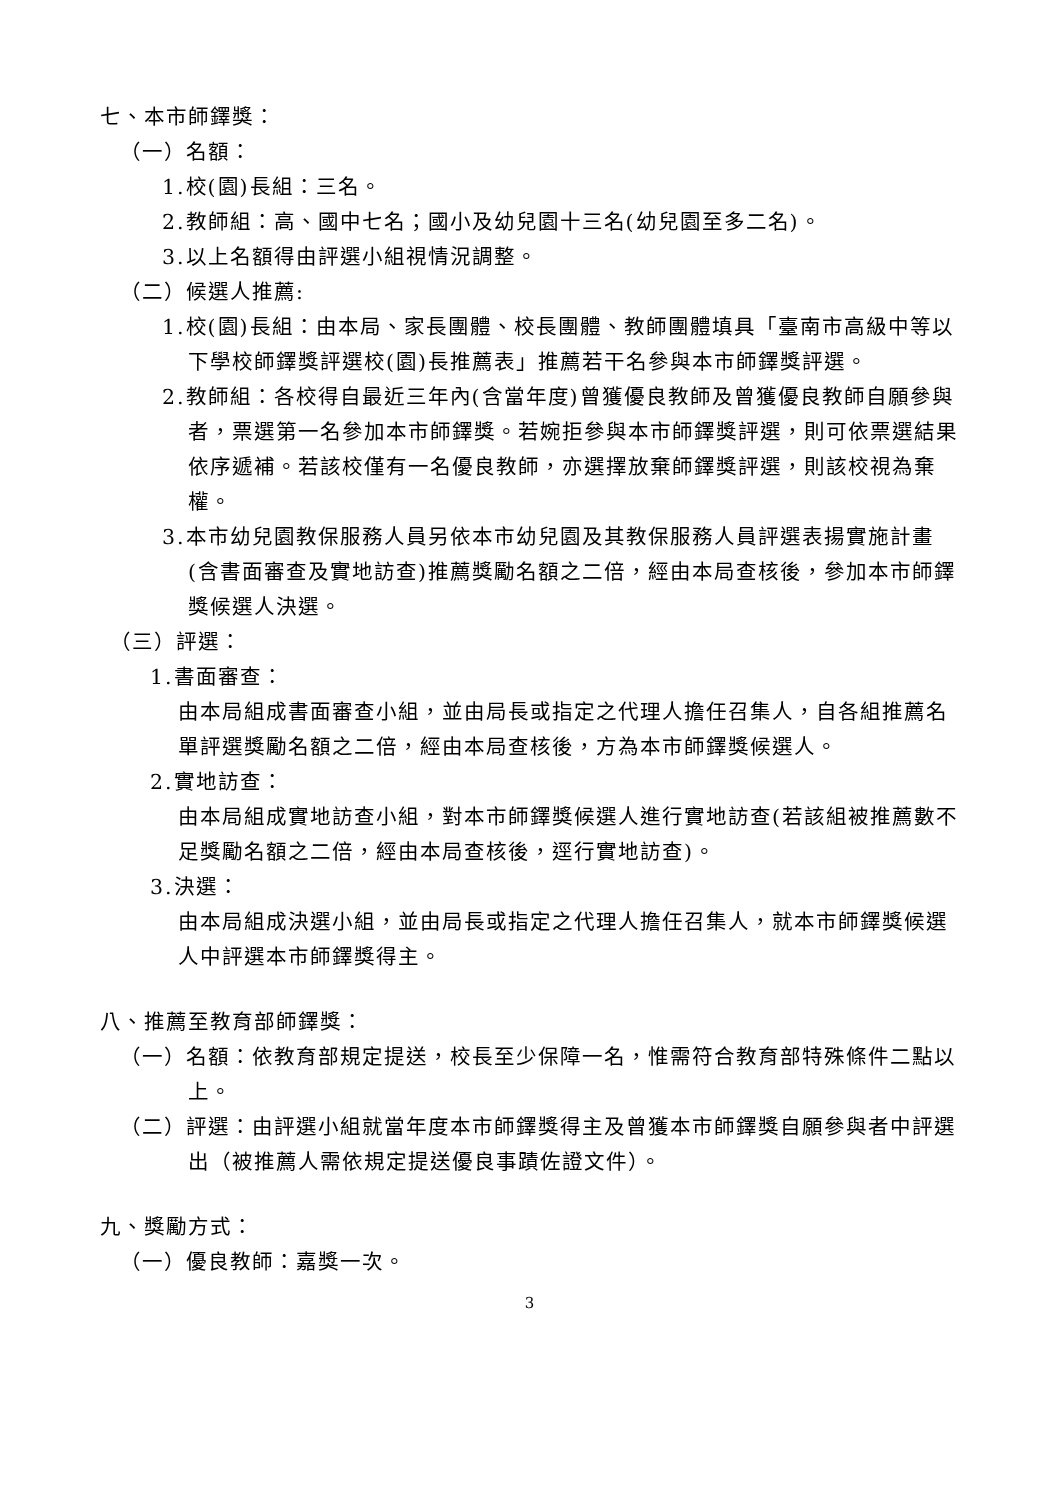七、本市師鐸獎：
（一）名額：
1.校(園)長組：三名。
2.教師組：高、國中七名；國小及幼兒園十三名(幼兒園至多二名)。
3.以上名額得由評選小組視情況調整。
（二）候選人推薦:
1.校(園)長組：由本局、家長團體、校長團體、教師團體填具「臺南市高級中等以下學校師鐸獎評選校(園)長推薦表」推薦若干名參與本市師鐸獎評選。
2.教師組：各校得自最近三年內(含當年度)曾獲優良教師及曾獲優良教師自願參與者，票選第一名參加本市師鐸獎。若婉拒參與本市師鐸獎評選，則可依票選結果依序遞補。若該校僅有一名優良教師，亦選擇放棄師鐸獎評選，則該校視為棄權。
3.本市幼兒園教保服務人員另依本市幼兒園及其教保服務人員評選表揚實施計畫(含書面審查及實地訪查)推薦獎勵名額之二倍，經由本局查核後，參加本市師鐸獎候選人決選。
（三）評選：
1.書面審查：
由本局組成書面審查小組，並由局長或指定之代理人擔任召集人，自各組推薦名單評選獎勵名額之二倍，經由本局查核後，方為本市師鐸獎候選人。
2.實地訪查：
由本局組成實地訪查小組，對本市師鐸獎候選人進行實地訪查(若該組被推薦數不足獎勵名額之二倍，經由本局查核後，逕行實地訪查)。
3.決選：
由本局組成決選小組，並由局長或指定之代理人擔任召集人，就本市師鐸獎候選人中評選本市師鐸獎得主。
八、推薦至教育部師鐸獎：
（一）名額：依教育部規定提送，校長至少保障一名，惟需符合教育部特殊條件二點以上。
（二）評選：由評選小組就當年度本市師鐸獎得主及曾獲本市師鐸獎自願參與者中評選出（被推薦人需依規定提送優良事蹟佐證文件）。
九、獎勵方式：
（一）優良教師：嘉獎一次。
3